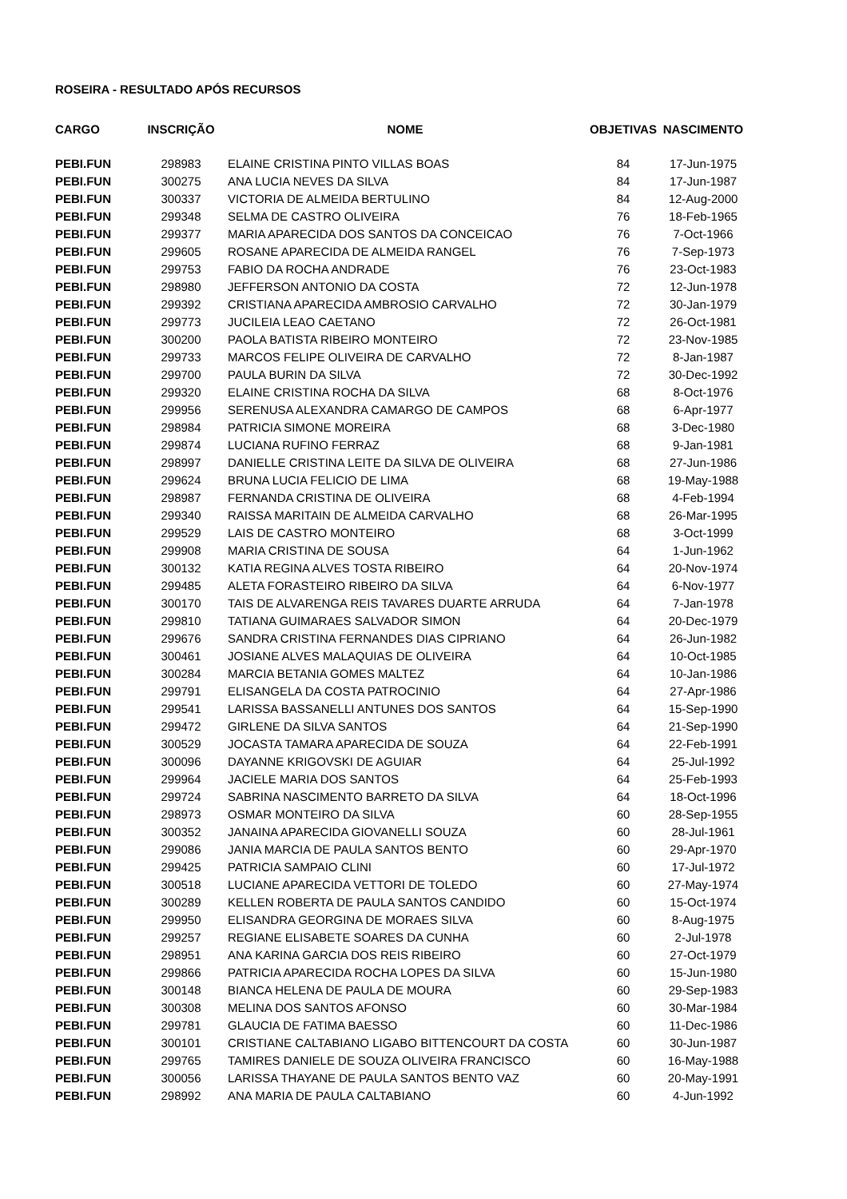ROSEIRA - RESULTADO APÓS RECURSOS
| CARGO | INSCRIÇÃO | NOME | OBJETIVAS | NASCIMENTO |
| --- | --- | --- | --- | --- |
| PEBI.FUN | 298983 | ELAINE CRISTINA PINTO VILLAS BOAS | 84 | 17-Jun-1975 |
| PEBI.FUN | 300275 | ANA LUCIA NEVES DA SILVA | 84 | 17-Jun-1987 |
| PEBI.FUN | 300337 | VICTORIA DE ALMEIDA BERTULINO | 84 | 12-Aug-2000 |
| PEBI.FUN | 299348 | SELMA DE CASTRO OLIVEIRA | 76 | 18-Feb-1965 |
| PEBI.FUN | 299377 | MARIA APARECIDA DOS SANTOS DA CONCEICAO | 76 | 7-Oct-1966 |
| PEBI.FUN | 299605 | ROSANE APARECIDA DE ALMEIDA RANGEL | 76 | 7-Sep-1973 |
| PEBI.FUN | 299753 | FABIO DA ROCHA ANDRADE | 76 | 23-Oct-1983 |
| PEBI.FUN | 298980 | JEFFERSON ANTONIO DA COSTA | 72 | 12-Jun-1978 |
| PEBI.FUN | 299392 | CRISTIANA APARECIDA AMBROSIO CARVALHO | 72 | 30-Jan-1979 |
| PEBI.FUN | 299773 | JUCILEIA LEAO CAETANO | 72 | 26-Oct-1981 |
| PEBI.FUN | 300200 | PAOLA BATISTA RIBEIRO MONTEIRO | 72 | 23-Nov-1985 |
| PEBI.FUN | 299733 | MARCOS FELIPE OLIVEIRA DE CARVALHO | 72 | 8-Jan-1987 |
| PEBI.FUN | 299700 | PAULA BURIN DA SILVA | 72 | 30-Dec-1992 |
| PEBI.FUN | 299320 | ELAINE CRISTINA ROCHA DA SILVA | 68 | 8-Oct-1976 |
| PEBI.FUN | 299956 | SERENUSA ALEXANDRA CAMARGO DE CAMPOS | 68 | 6-Apr-1977 |
| PEBI.FUN | 298984 | PATRICIA SIMONE MOREIRA | 68 | 3-Dec-1980 |
| PEBI.FUN | 299874 | LUCIANA RUFINO FERRAZ | 68 | 9-Jan-1981 |
| PEBI.FUN | 298997 | DANIELLE CRISTINA LEITE DA SILVA DE OLIVEIRA | 68 | 27-Jun-1986 |
| PEBI.FUN | 299624 | BRUNA LUCIA FELICIO DE LIMA | 68 | 19-May-1988 |
| PEBI.FUN | 298987 | FERNANDA CRISTINA DE OLIVEIRA | 68 | 4-Feb-1994 |
| PEBI.FUN | 299340 | RAISSA MARITAIN DE ALMEIDA CARVALHO | 68 | 26-Mar-1995 |
| PEBI.FUN | 299529 | LAIS DE CASTRO MONTEIRO | 68 | 3-Oct-1999 |
| PEBI.FUN | 299908 | MARIA CRISTINA DE SOUSA | 64 | 1-Jun-1962 |
| PEBI.FUN | 300132 | KATIA REGINA ALVES TOSTA RIBEIRO | 64 | 20-Nov-1974 |
| PEBI.FUN | 299485 | ALETA FORASTEIRO RIBEIRO DA SILVA | 64 | 6-Nov-1977 |
| PEBI.FUN | 300170 | TAIS DE ALVARENGA REIS TAVARES DUARTE ARRUDA | 64 | 7-Jan-1978 |
| PEBI.FUN | 299810 | TATIANA GUIMARAES SALVADOR SIMON | 64 | 20-Dec-1979 |
| PEBI.FUN | 299676 | SANDRA CRISTINA FERNANDES DIAS CIPRIANO | 64 | 26-Jun-1982 |
| PEBI.FUN | 300461 | JOSIANE ALVES MALAQUIAS DE OLIVEIRA | 64 | 10-Oct-1985 |
| PEBI.FUN | 300284 | MARCIA BETANIA GOMES MALTEZ | 64 | 10-Jan-1986 |
| PEBI.FUN | 299791 | ELISANGELA DA COSTA PATROCINIO | 64 | 27-Apr-1986 |
| PEBI.FUN | 299541 | LARISSA BASSANELLI ANTUNES DOS SANTOS | 64 | 15-Sep-1990 |
| PEBI.FUN | 299472 | GIRLENE DA SILVA SANTOS | 64 | 21-Sep-1990 |
| PEBI.FUN | 300529 | JOCASTA TAMARA APARECIDA DE SOUZA | 64 | 22-Feb-1991 |
| PEBI.FUN | 300096 | DAYANNE KRIGOVSKI DE AGUIAR | 64 | 25-Jul-1992 |
| PEBI.FUN | 299964 | JACIELE MARIA DOS SANTOS | 64 | 25-Feb-1993 |
| PEBI.FUN | 299724 | SABRINA NASCIMENTO BARRETO DA SILVA | 64 | 18-Oct-1996 |
| PEBI.FUN | 298973 | OSMAR MONTEIRO DA SILVA | 60 | 28-Sep-1955 |
| PEBI.FUN | 300352 | JANAINA APARECIDA GIOVANELLI SOUZA | 60 | 28-Jul-1961 |
| PEBI.FUN | 299086 | JANIA MARCIA DE PAULA SANTOS BENTO | 60 | 29-Apr-1970 |
| PEBI.FUN | 299425 | PATRICIA SAMPAIO CLINI | 60 | 17-Jul-1972 |
| PEBI.FUN | 300518 | LUCIANE APARECIDA VETTORI DE TOLEDO | 60 | 27-May-1974 |
| PEBI.FUN | 300289 | KELLEN ROBERTA DE PAULA SANTOS CANDIDO | 60 | 15-Oct-1974 |
| PEBI.FUN | 299950 | ELISANDRA GEORGINA DE MORAES SILVA | 60 | 8-Aug-1975 |
| PEBI.FUN | 299257 | REGIANE ELISABETE SOARES DA CUNHA | 60 | 2-Jul-1978 |
| PEBI.FUN | 298951 | ANA KARINA GARCIA DOS REIS RIBEIRO | 60 | 27-Oct-1979 |
| PEBI.FUN | 299866 | PATRICIA APARECIDA ROCHA LOPES DA SILVA | 60 | 15-Jun-1980 |
| PEBI.FUN | 300148 | BIANCA HELENA DE PAULA DE MOURA | 60 | 29-Sep-1983 |
| PEBI.FUN | 300308 | MELINA DOS SANTOS AFONSO | 60 | 30-Mar-1984 |
| PEBI.FUN | 299781 | GLAUCIA DE FATIMA BAESSO | 60 | 11-Dec-1986 |
| PEBI.FUN | 300101 | CRISTIANE CALTABIANO LIGABO BITTENCOURT DA COSTA | 60 | 30-Jun-1987 |
| PEBI.FUN | 299765 | TAMIRES DANIELE DE SOUZA OLIVEIRA FRANCISCO | 60 | 16-May-1988 |
| PEBI.FUN | 300056 | LARISSA THAYANE DE PAULA SANTOS BENTO VAZ | 60 | 20-May-1991 |
| PEBI.FUN | 298992 | ANA MARIA DE PAULA CALTABIANO | 60 | 4-Jun-1992 |